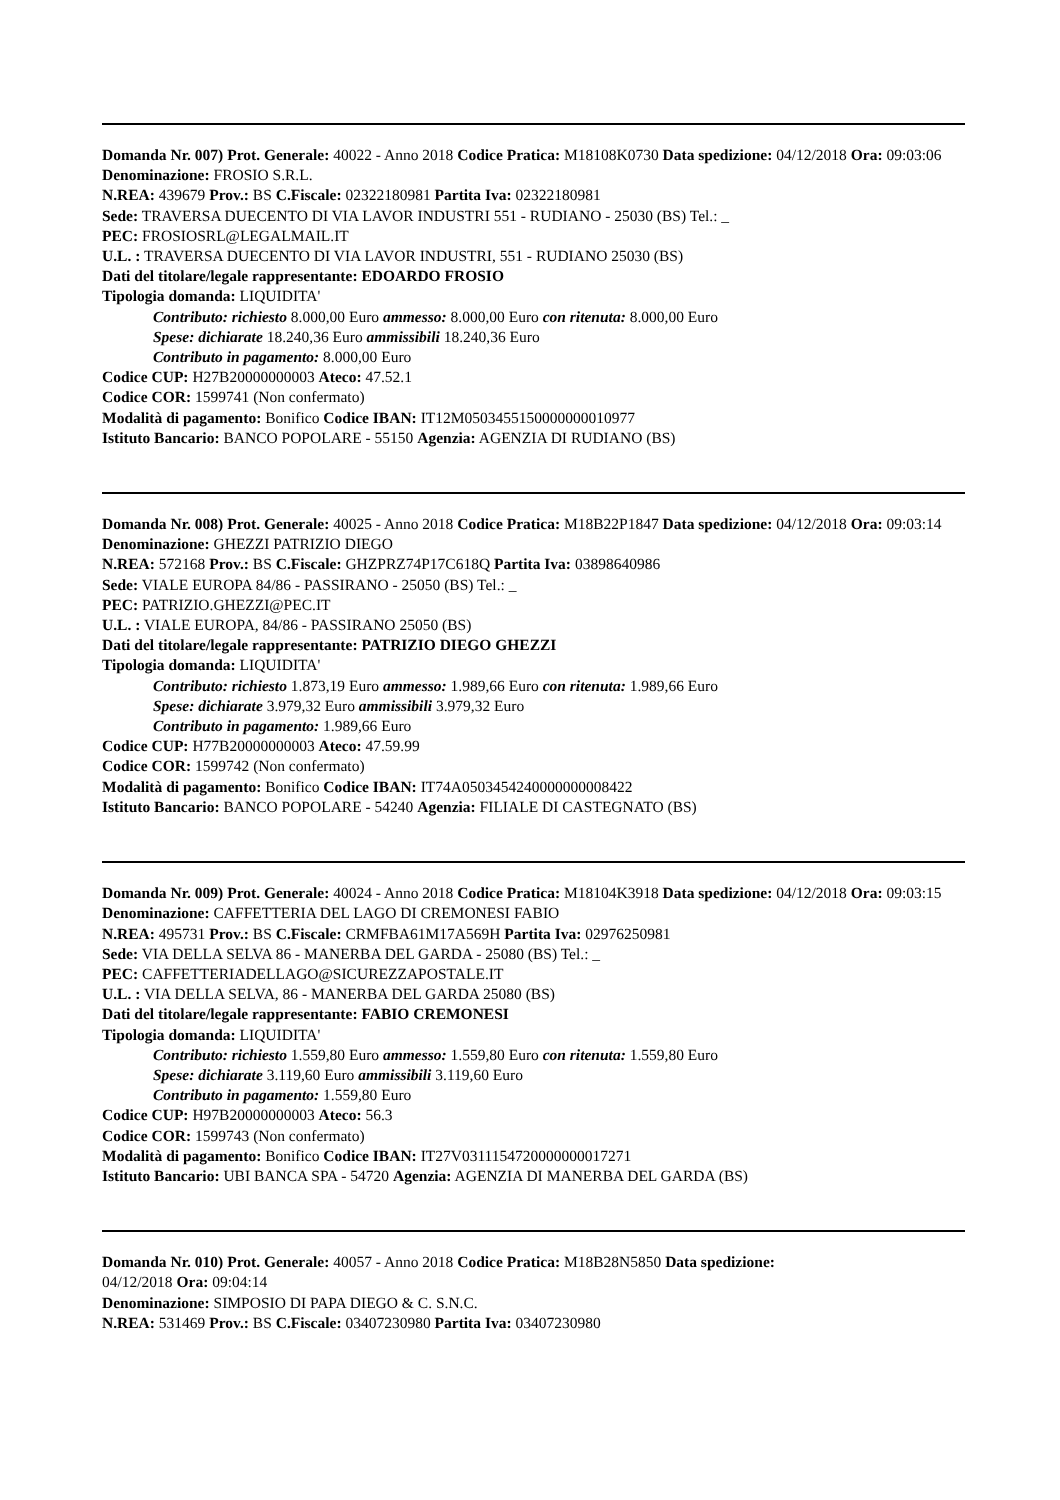Domanda Nr. 007) Prot. Generale: 40022 - Anno 2018 Codice Pratica: M18108K0730 Data spedizione: 04/12/2018 Ora: 09:03:06
Denominazione: FROSIO S.R.L.
N.REA: 439679 Prov.: BS C.Fiscale: 02322180981 Partita Iva: 02322180981
Sede: TRAVERSA DUECENTO DI VIA LAVOR INDUSTRI 551 - RUDIANO - 25030 (BS) Tel.: _
PEC: FROSIOSRL@LEGALMAIL.IT
U.L. : TRAVERSA DUECENTO DI VIA LAVOR INDUSTRI, 551 - RUDIANO 25030 (BS)
Dati del titolare/legale rappresentante: EDOARDO FROSIO
Tipologia domanda: LIQUIDITA'
Contributo: richiesto 8.000,00 Euro ammesso: 8.000,00 Euro con ritenuta: 8.000,00 Euro
Spese: dichiarate 18.240,36 Euro ammissibili 18.240,36 Euro
Contributo in pagamento: 8.000,00 Euro
Codice CUP: H27B20000000003 Ateco: 47.52.1
Codice COR: 1599741 (Non confermato)
Modalità di pagamento: Bonifico Codice IBAN: IT12M0503455150000000010977
Istituto Bancario: BANCO POPOLARE - 55150 Agenzia: AGENZIA DI RUDIANO (BS)
Domanda Nr. 008) Prot. Generale: 40025 - Anno 2018 Codice Pratica: M18B22P1847 Data spedizione: 04/12/2018 Ora: 09:03:14
Denominazione: GHEZZI PATRIZIO DIEGO
N.REA: 572168 Prov.: BS C.Fiscale: GHZPRZ74P17C618Q Partita Iva: 03898640986
Sede: VIALE EUROPA 84/86 - PASSIRANO - 25050 (BS) Tel.: _
PEC: PATRIZIO.GHEZZI@PEC.IT
U.L. : VIALE EUROPA, 84/86 - PASSIRANO 25050 (BS)
Dati del titolare/legale rappresentante: PATRIZIO DIEGO GHEZZI
Tipologia domanda: LIQUIDITA'
Contributo: richiesto 1.873,19 Euro ammesso: 1.989,66 Euro con ritenuta: 1.989,66 Euro
Spese: dichiarate 3.979,32 Euro ammissibili 3.979,32 Euro
Contributo in pagamento: 1.989,66 Euro
Codice CUP: H77B20000000003 Ateco: 47.59.99
Codice COR: 1599742 (Non confermato)
Modalità di pagamento: Bonifico Codice IBAN: IT74A0503454240000000008422
Istituto Bancario: BANCO POPOLARE - 54240 Agenzia: FILIALE DI CASTEGNATO (BS)
Domanda Nr. 009) Prot. Generale: 40024 - Anno 2018 Codice Pratica: M18104K3918 Data spedizione: 04/12/2018 Ora: 09:03:15
Denominazione: CAFFETTERIA DEL LAGO DI CREMONESI FABIO
N.REA: 495731 Prov.: BS C.Fiscale: CRMFBA61M17A569H Partita Iva: 02976250981
Sede: VIA DELLA SELVA 86 - MANERBA DEL GARDA - 25080 (BS) Tel.: _
PEC: CAFFETTERIADELLAGO@SICUREZZAPOSTALE.IT
U.L. : VIA DELLA SELVA, 86 - MANERBA DEL GARDA 25080 (BS)
Dati del titolare/legale rappresentante: FABIO CREMONESI
Tipologia domanda: LIQUIDITA'
Contributo: richiesto 1.559,80 Euro ammesso: 1.559,80 Euro con ritenuta: 1.559,80 Euro
Spese: dichiarate 3.119,60 Euro ammissibili 3.119,60 Euro
Contributo in pagamento: 1.559,80 Euro
Codice CUP: H97B20000000003 Ateco: 56.3
Codice COR: 1599743 (Non confermato)
Modalità di pagamento: Bonifico Codice IBAN: IT27V0311154720000000017271
Istituto Bancario: UBI BANCA SPA - 54720 Agenzia: AGENZIA DI MANERBA DEL GARDA (BS)
Domanda Nr. 010) Prot. Generale: 40057 - Anno 2018 Codice Pratica: M18B28N5850 Data spedizione:
04/12/2018 Ora: 09:04:14
Denominazione: SIMPOSIO DI PAPA DIEGO & C. S.N.C.
N.REA: 531469 Prov.: BS C.Fiscale: 03407230980 Partita Iva: 03407230980